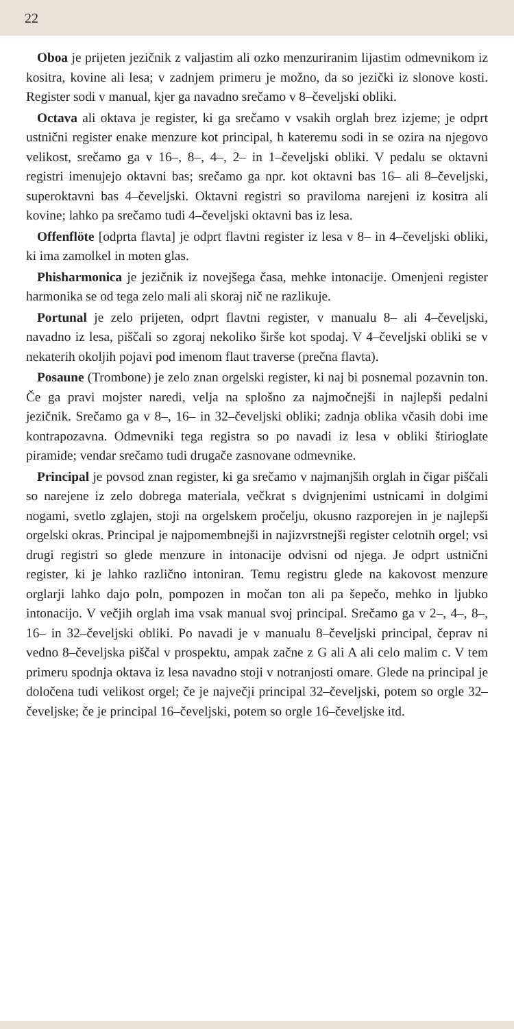22
Oboa je prijeten jezičnik z valjastim ali ozko menzuriranim lijastim odmevnikom iz kositra, kovine ali lesa; v zadnjem primeru je možno, da so jezički iz slonove kosti. Register sodi v manual, kjer ga navadno srečamo v 8–čeveljski obliki.
Octava ali oktava je register, ki ga srečamo v vsakih orglah brez izjeme; je odprt ustnični register enake menzure kot principal, h kateremu sodi in se ozira na njegovo velikost, srečamo ga v 16–, 8–, 4–, 2– in 1–čeveljski obliki. V pedalu se oktavni registri imenujejo oktavni bas; srečamo ga npr. kot oktavni bas 16– ali 8–čeveljski, superoktavni bas 4–čeveljski. Oktavni registri so praviloma narejeni iz kositra ali kovine; lahko pa srečamo tudi 4–čeveljski oktavni bas iz lesa.
Offenflöte [odprta flavta] je odprt flavtni register iz lesa v 8– in 4–čeveljski obliki, ki ima zamolkel in moten glas.
Phisharmonica je jezičnik iz novejšega časa, mehke intonacije. Omenjeni register harmonika se od tega zelo mali ali skoraj nič ne razlikuje.
Portunal je zelo prijeten, odprt flavtni register, v manualu 8– ali 4–čeveljski, navadno iz lesa, piščali so zgoraj nekoliko širše kot spodaj. V 4–čeveljski obliki se v nekaterih okoljih pojavi pod imenom flaut traverse (prečna flavta).
Posaune (Trombone) je zelo znan orgelski register, ki naj bi posnemal pozavnin ton. Če ga pravi mojster naredi, velja na splošno za najmočnejši in najlepši pedalni jezičnik. Srečamo ga v 8–, 16– in 32–čeveljski obliki; zadnja oblika včasih dobi ime kontrapozavna. Odmevniki tega registra so po navadi iz lesa v obliki štirioglate piramide; vendar srečamo tudi drugače zasnovane odmevnike.
Principal je povsod znan register, ki ga srečamo v najmanjših orglah in čigar piščali so narejene iz zelo dobrega materiala, večkrat s dvignjenimi ustnicami in dolgimi nogami, svetlo zglajen, stoji na orgelskem pročelju, okusno razporejen in je najlepši orgelski okras. Principal je najpomembnejši in najizvrstnejši register celotnih orgel; vsi drugi registri so glede menzure in intonacije odvisni od njega. Je odprt ustnični register, ki je lahko različno intoniran. Temu registru glede na kakovost menzure orglarji lahko dajo poln, pompozen in močan ton ali pa šepečo, mehko in ljubko intonacijo. V večjih orglah ima vsak manual svoj principal. Srečamo ga v 2–, 4–, 8–, 16– in 32–čeveljski obliki. Po navadi je v manualu 8–čeveljski principal, čeprav ni vedno 8–čeveljska piščal v prospektu, ampak začne z G ali A ali celo malim c. V tem primeru spodnja oktava iz lesa navadno stoji v notranjosti omare. Glede na principal je določena tudi velikost orgel; če je največji principal 32–čeveljski, potem so orgle 32–čeveljske; če je principal 16–čeveljski, potem so orgle 16–čeveljske itd.